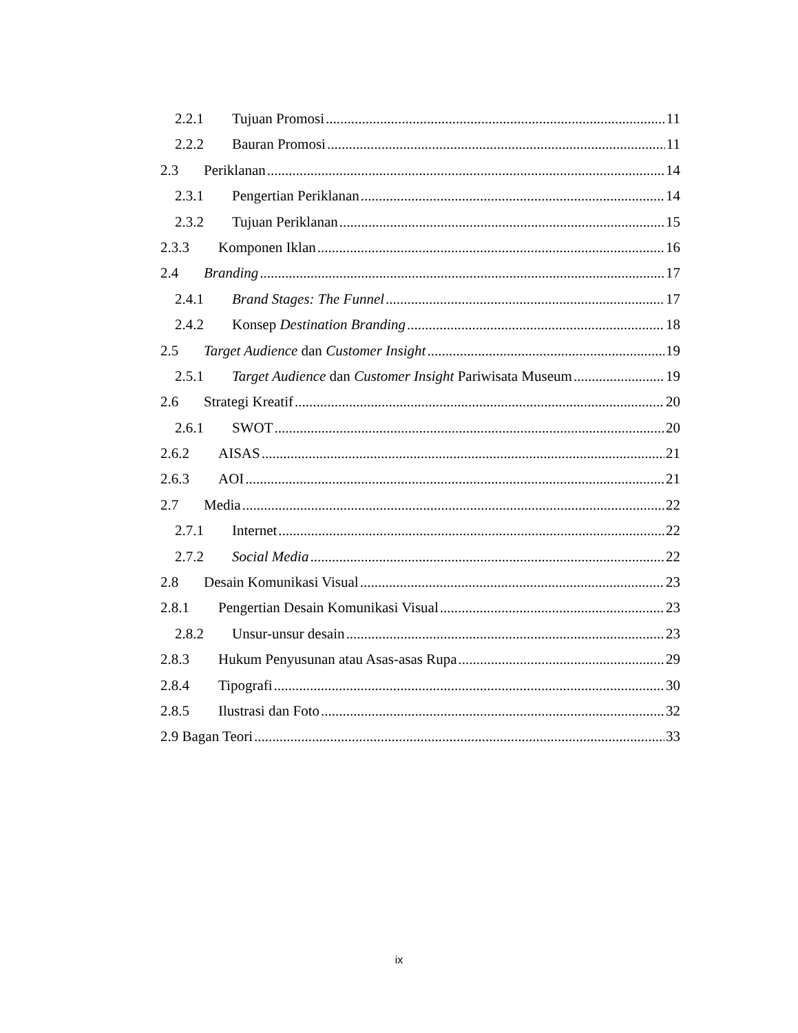2.2.1 Tujuan Promosi 11
2.2.2 Bauran Promosi 11
2.3 Periklanan 14
2.3.1 Pengertian Periklanan 14
2.3.2 Tujuan Periklanan 15
2.3.3 Komponen Iklan 16
2.4 Branding 17
2.4.1 Brand Stages: The Funnel 17
2.4.2 Konsep Destination Branding 18
2.5 Target Audience dan Customer Insight 19
2.5.1 Target Audience dan Customer Insight Pariwisata Museum 19
2.6 Strategi Kreatif 20
2.6.1 SWOT 20
2.6.2 AISAS 21
2.6.3 AOI 21
2.7 Media 22
2.7.1 Internet 22
2.7.2 Social Media 22
2.8 Desain Komunikasi Visual 23
2.8.1 Pengertian Desain Komunikasi Visual 23
2.8.2 Unsur-unsur desain 23
2.8.3 Hukum Penyusunan atau Asas-asas Rupa 29
2.8.4 Tipografi 30
2.8.5 Ilustrasi dan Foto 32
2.9 Bagan Teori 33
ix